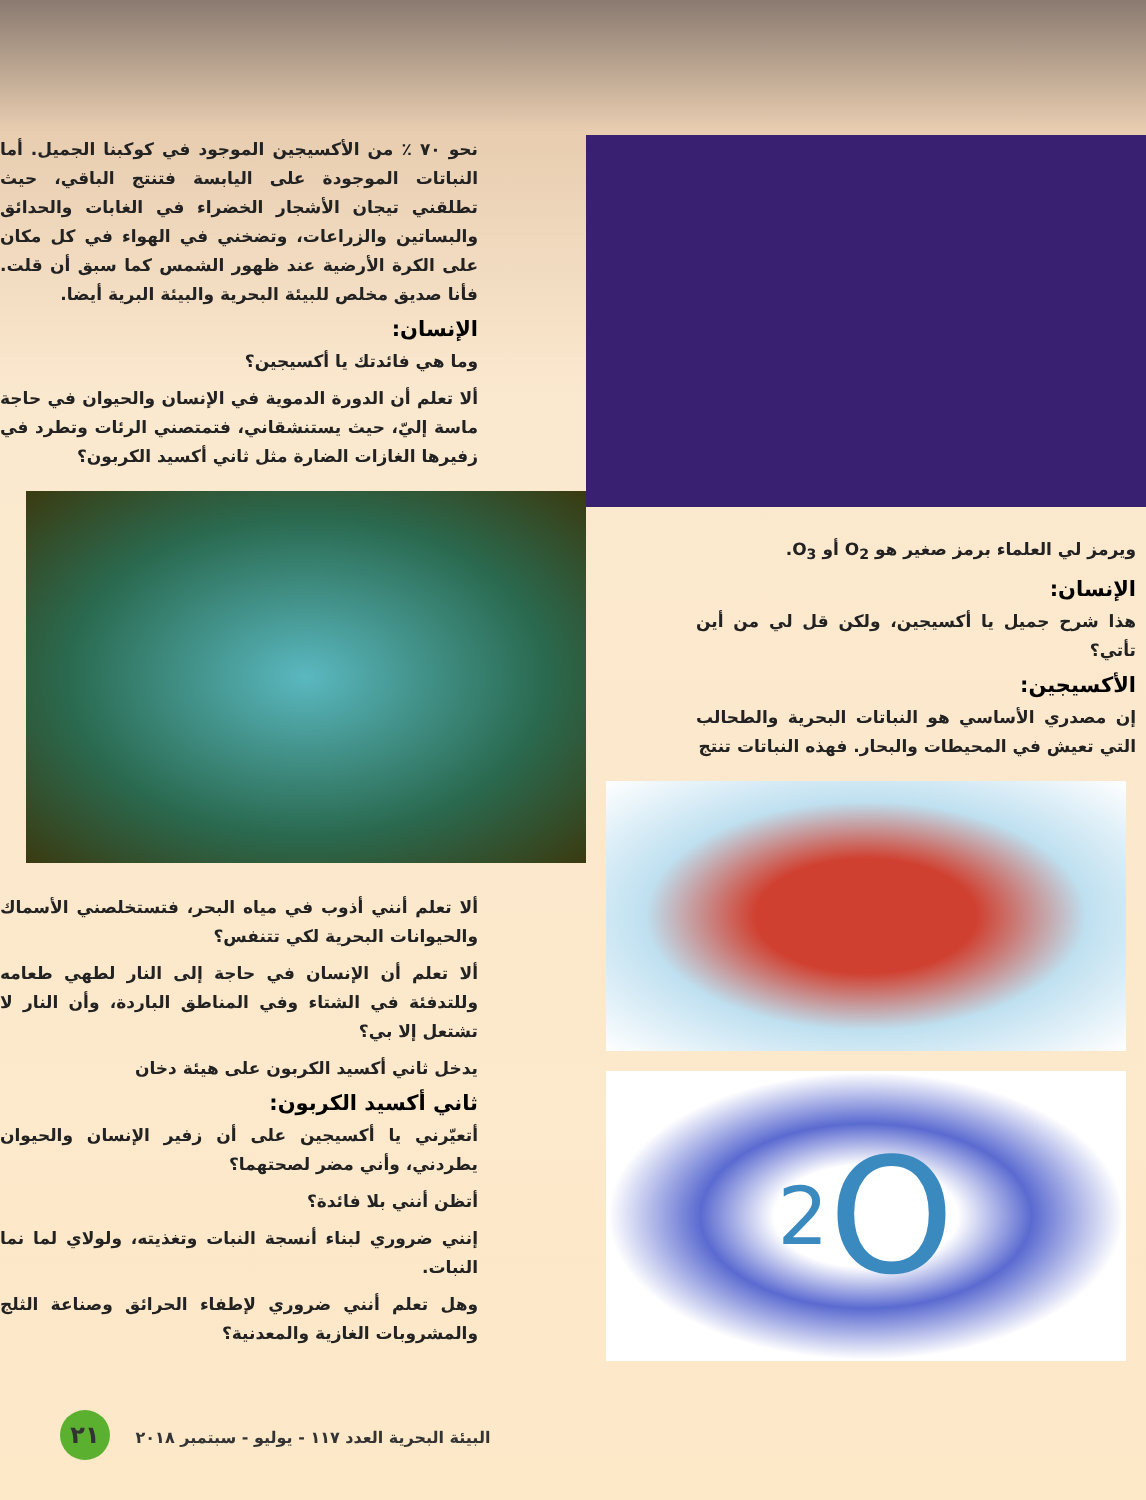ويرمز لي العلماء برمز صغير هو O<sub>2</sub> أو O<sub>3</sub>.
الإنسان:
هذا شرح جميل يا أكسيجين، ولكن قل لي من أين تأتي؟
الأكسيجين:
إن مصدري الأساسي هو النباتات البحرية والطحالب التي تعيش في المحيطات والبحار. فهذه النباتات تنتج
O<sub>2</sub>
نحو ٧٠ ٪ من الأكسيجين الموجود في كوكبنا الجميل. أما النباتات الموجودة على اليابسة فتنتج الباقي، حيث تطلقني تيجان الأشجار الخضراء في الغابات والحدائق والبساتين والزراعات، وتضخني في الهواء في كل مكان على الكرة الأرضية عند ظهور الشمس كما سبق أن قلت. فأنا صديق مخلص للبيئة البحرية والبيئة البرية أيضا.
الإنسان:
وما هي فائدتك يا أكسيجين؟
ألا تعلم أن الدورة الدموية في الإنسان والحيوان في حاجة ماسة إليّ، حيث يستنشقاني، فتمتصني الرئات وتطرد في زفيرها الغازات الضارة مثل ثاني أكسيد الكربون؟
ألا تعلم أنني أذوب في مياه البحر، فتستخلصني الأسماك والحيوانات البحرية لكي تتنفس؟
ألا تعلم أن الإنسان في حاجة إلى النار لطهي طعامه وللتدفئة في الشتاء وفي المناطق الباردة، وأن النار لا تشتعل إلا بي؟
يدخل ثاني أكسيد الكربون على هيئة دخان
ثاني أكسيد الكربون:
أتعيّرني يا أكسيجين على أن زفير الإنسان والحيوان يطردني، وأني مضر لصحتهما؟
أتظن أنني بلا فائدة؟
إنني ضروري لبناء أنسجة النبات وتغذيته، ولولاي لما نما النبات.
وهل تعلم أنني ضروري لإطفاء الحرائق وصناعة الثلج والمشروبات الغازية والمعدنية؟
٢١ البيئة البحرية العدد ١١٧ - يوليو - سبتمبر ٢٠١٨